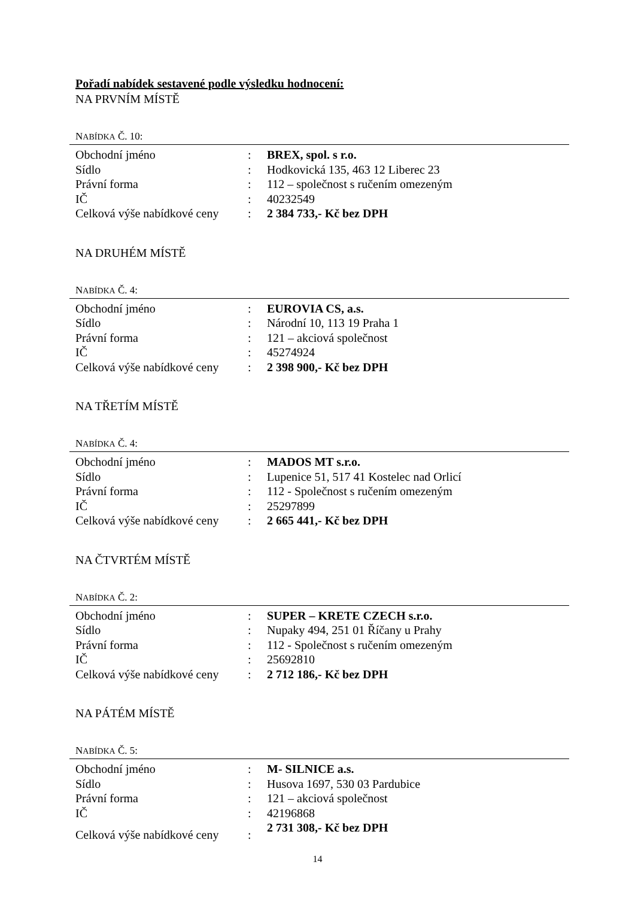Pořadí nabídek sestavené podle výsledku hodnocení:
NA PRVNÍM MÍSTĚ
NABÍDKA Č. 10:
| Obchodní jméno | : | BREX, spol. s r.o. |
| Sídlo | : | Hodkovická 135, 463 12 Liberec 23 |
| Právní forma | : | 112 – společnost s ručením omezeným |
| IČ | : | 40232549 |
| Celková výše nabídkové ceny | : | 2 384 733,- Kč bez DPH |
NA DRUHÉM MÍSTĚ
NABÍDKA Č. 4:
| Obchodní jméno | : | EUROVIA CS, a.s. |
| Sídlo | : | Národní 10, 113 19 Praha 1 |
| Právní forma | : | 121 – akciová společnost |
| IČ | : | 45274924 |
| Celková výše nabídkové ceny | : | 2 398 900,- Kč bez DPH |
NA TŘETÍM MÍSTĚ
NABÍDKA Č. 4:
| Obchodní jméno | : | MADOS MT s.r.o. |
| Sídlo | : | Lupenice 51, 517 41 Kostelec nad Orlicí |
| Právní forma | : | 112 - Společnost s ručením omezeným |
| IČ | : | 25297899 |
| Celková výše nabídkové ceny | : | 2 665 441,- Kč bez DPH |
NA ČTVRTÉM MÍSTĚ
NABÍDKA Č. 2:
| Obchodní jméno | : | SUPER – KRETE CZECH s.r.o. |
| Sídlo | : | Nupaky 494, 251 01 Říčany u Prahy |
| Právní forma | : | 112 - Společnost s ručením omezeným |
| IČ | : | 25692810 |
| Celková výše nabídkové ceny | : | 2 712 186,- Kč bez DPH |
NA PÁTÉM MÍSTĚ
NABÍDKA Č. 5:
| Obchodní jméno | : | M- SILNICE a.s. |
| Sídlo | : | Husova 1697, 530 03 Pardubice |
| Právní forma | : | 121 – akciová společnost |
| IČ | : | 42196868 |
| Celková výše nabídkové ceny | : | 2 731 308,- Kč bez DPH |
14